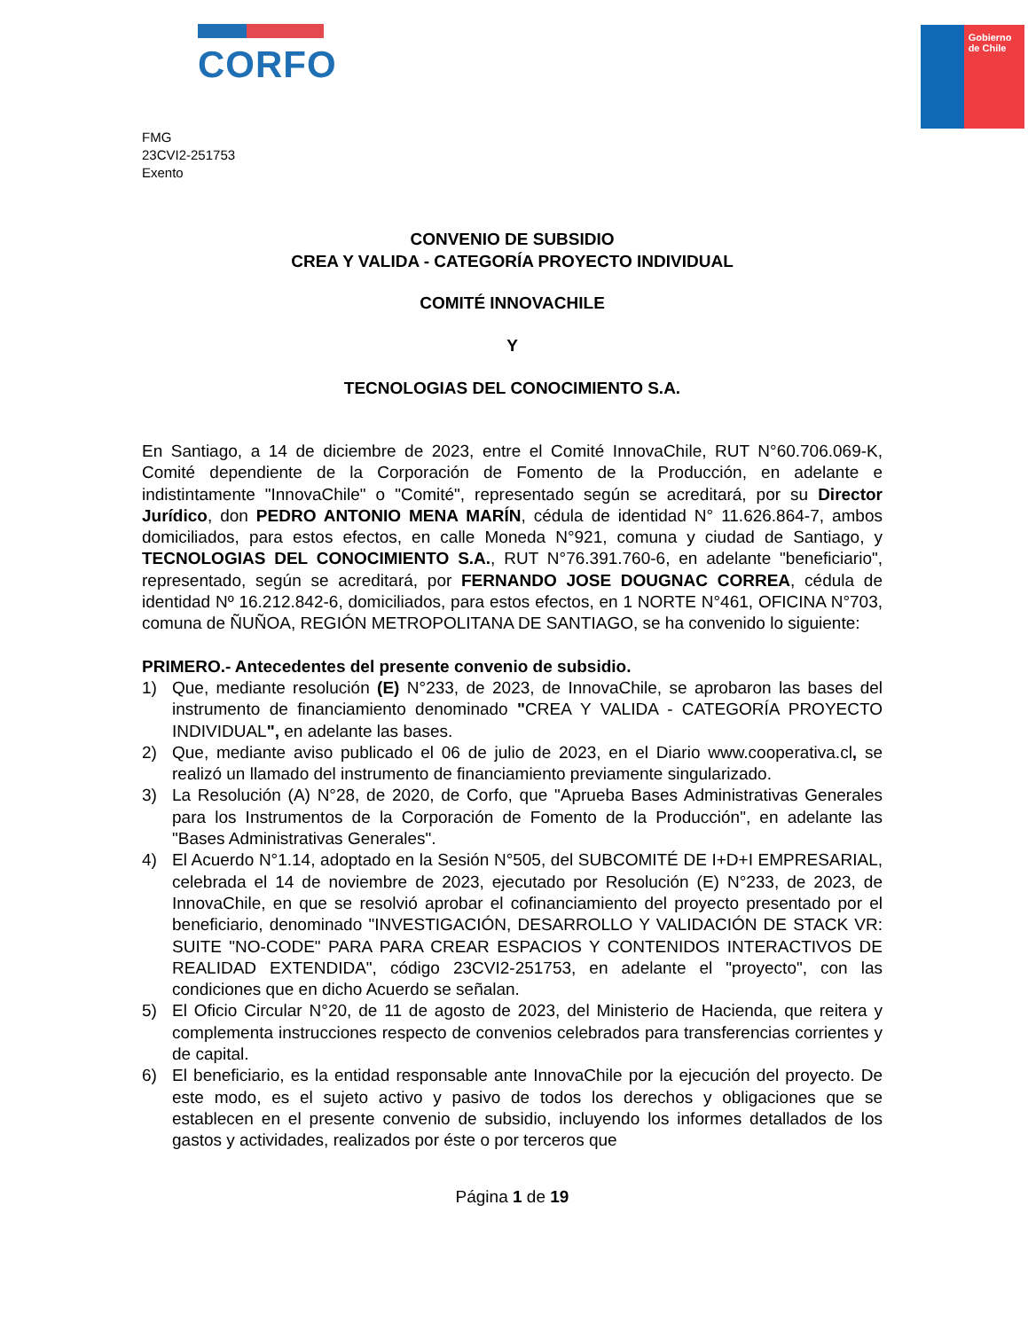CORFO
Gobierno
de Chile
FMG
23CVI2-251753
Exento
CONVENIO DE SUBSIDIO
CREA Y VALIDA - CATEGORÍA PROYECTO INDIVIDUAL
COMITÉ INNOVACHILE
Y
TECNOLOGIAS DEL CONOCIMIENTO S.A.
En Santiago, a 14 de diciembre de 2023, entre el Comité InnovaChile, RUT N°60.706.069-K, Comité dependiente de la Corporación de Fomento de la Producción, en adelante e indistintamente "InnovaChile" o "Comité", representado según se acreditará, por su Director Jurídico, don PEDRO ANTONIO MENA MARÍN, cédula de identidad N° 11.626.864-7, ambos domiciliados, para estos efectos, en calle Moneda N°921, comuna y ciudad de Santiago, y TECNOLOGIAS DEL CONOCIMIENTO S.A., RUT N°76.391.760-6, en adelante "beneficiario", representado, según se acreditará, por FERNANDO JOSE DOUGNAC CORREA, cédula de identidad Nº 16.212.842-6, domiciliados, para estos efectos, en 1 NORTE N°461, OFICINA N°703, comuna de ÑUÑOA, REGIÓN METROPOLITANA DE SANTIAGO, se ha convenido lo siguiente:
PRIMERO.- Antecedentes del presente convenio de subsidio.
1) Que, mediante resolución (E) N°233, de 2023, de InnovaChile, se aprobaron las bases del instrumento de financiamiento denominado "CREA Y VALIDA - CATEGORÍA PROYECTO INDIVIDUAL", en adelante las bases.
2) Que, mediante aviso publicado el 06 de julio de 2023, en el Diario www.cooperativa.cl, se realizó un llamado del instrumento de financiamiento previamente singularizado.
3) La Resolución (A) N°28, de 2020, de Corfo, que "Aprueba Bases Administrativas Generales para los Instrumentos de la Corporación de Fomento de la Producción", en adelante las "Bases Administrativas Generales".
4) El Acuerdo N°1.14, adoptado en la Sesión N°505, del SUBCOMITÉ DE I+D+I EMPRESARIAL, celebrada el 14 de noviembre de 2023, ejecutado por Resolución (E) N°233, de 2023, de InnovaChile, en que se resolvió aprobar el cofinanciamiento del proyecto presentado por el beneficiario, denominado "INVESTIGACIÓN, DESARROLLO Y VALIDACIÓN DE STACK VR: SUITE "NO-CODE" PARA PARA CREAR ESPACIOS Y CONTENIDOS INTERACTIVOS DE REALIDAD EXTENDIDA", código 23CVI2-251753, en adelante el "proyecto", con las condiciones que en dicho Acuerdo se señalan.
5) El Oficio Circular N°20, de 11 de agosto de 2023, del Ministerio de Hacienda, que reitera y complementa instrucciones respecto de convenios celebrados para transferencias corrientes y de capital.
6) El beneficiario, es la entidad responsable ante InnovaChile por la ejecución del proyecto. De este modo, es el sujeto activo y pasivo de todos los derechos y obligaciones que se establecen en el presente convenio de subsidio, incluyendo los informes detallados de los gastos y actividades, realizados por éste o por terceros que
Página 1 de 19